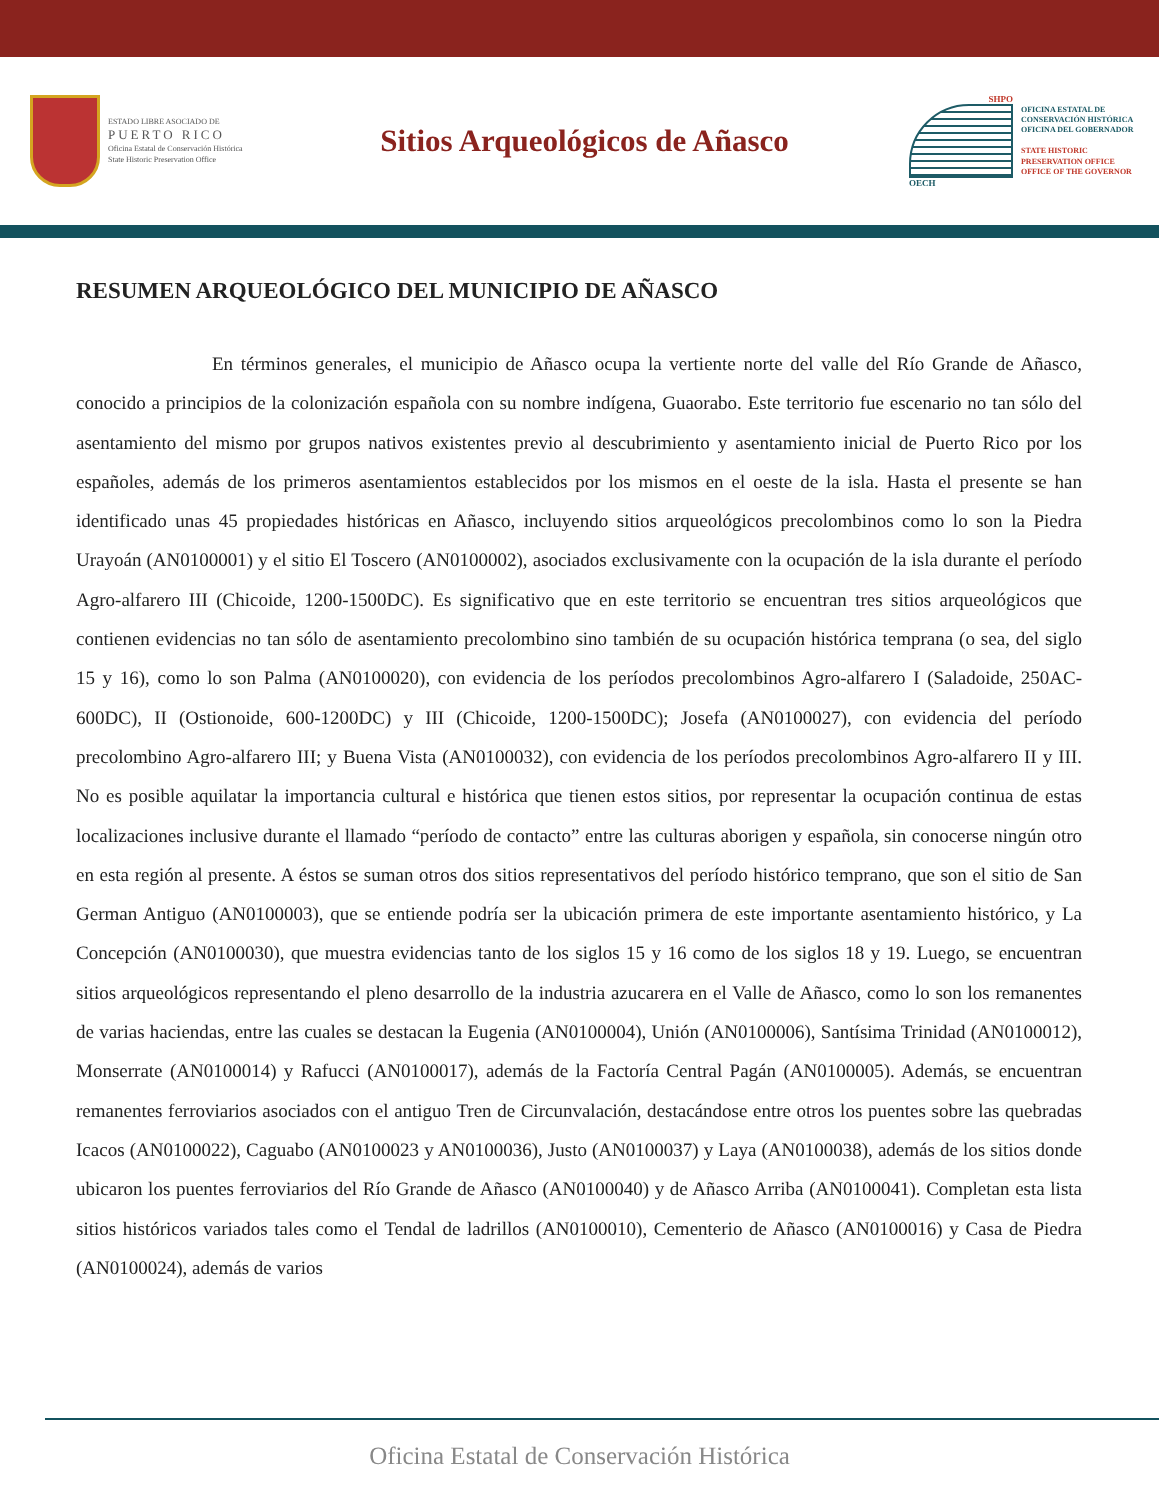ESTADO LIBRE ASOCIADO DE
PUERTO RICO
Oficina Estatal de Conservación Histórica
State Historic Preservation Office
Sitios Arqueológicos de Añasco
SHPO
OECH
OFICINA ESTATAL DE CONSERVACIÓN HISTÓRICA
OFICINA DEL GOBERNADOR
STATE HISTORIC PRESERVATION OFFICE
OFFICE OF THE GOVERNOR
RESUMEN ARQUEOLÓGICO DEL MUNICIPIO DE AÑASCO
En términos generales, el municipio de Añasco ocupa la vertiente norte del valle del Río Grande de Añasco, conocido a principios de la colonización española con su nombre indígena, Guaorabo. Este territorio fue escenario no tan sólo del asentamiento del mismo por grupos nativos existentes previo al descubrimiento y asentamiento inicial de Puerto Rico por los españoles, además de los primeros asentamientos establecidos por los mismos en el oeste de la isla. Hasta el presente se han identificado unas 45 propiedades históricas en Añasco, incluyendo sitios arqueológicos precolombinos como lo son la Piedra Urayoán (AN0100001) y el sitio El Toscero (AN0100002), asociados exclusivamente con la ocupación de la isla durante el período Agro-alfarero III (Chicoide, 1200-1500DC). Es significativo que en este territorio se encuentran tres sitios arqueológicos que contienen evidencias no tan sólo de asentamiento precolombino sino también de su ocupación histórica temprana (o sea, del siglo 15 y 16), como lo son Palma (AN0100020), con evidencia de los períodos precolombinos Agro-alfarero I (Saladoide, 250AC-600DC), II (Ostionoide, 600-1200DC) y III (Chicoide, 1200-1500DC); Josefa (AN0100027), con evidencia del período precolombino Agro-alfarero III; y Buena Vista (AN0100032), con evidencia de los períodos precolombinos Agro-alfarero II y III. No es posible aquilatar la importancia cultural e histórica que tienen estos sitios, por representar la ocupación continua de estas localizaciones inclusive durante el llamado “período de contacto” entre las culturas aborigen y española, sin conocerse ningún otro en esta región al presente. A éstos se suman otros dos sitios representativos del período histórico temprano, que son el sitio de San German Antiguo (AN0100003), que se entiende podría ser la ubicación primera de este importante asentamiento histórico, y La Concepción (AN0100030), que muestra evidencias tanto de los siglos 15 y 16 como de los siglos 18 y 19. Luego, se encuentran sitios arqueológicos representando el pleno desarrollo de la industria azucarera en el Valle de Añasco, como lo son los remanentes de varias haciendas, entre las cuales se destacan la Eugenia (AN0100004), Unión (AN0100006), Santísima Trinidad (AN0100012), Monserrate (AN0100014) y Rafucci (AN0100017), además de la Factoría Central Pagán (AN0100005). Además, se encuentran remanentes ferroviarios asociados con el antiguo Tren de Circunvalación, destacándose entre otros los puentes sobre las quebradas Icacos (AN0100022), Caguabo (AN0100023 y AN0100036), Justo (AN0100037) y Laya (AN0100038), además de los sitios donde ubicaron los puentes ferroviarios del Río Grande de Añasco (AN0100040) y de Añasco Arriba (AN0100041). Completan esta lista sitios históricos variados tales como el Tendal de ladrillos (AN0100010), Cementerio de Añasco (AN0100016) y Casa de Piedra (AN0100024), además de varios
Oficina Estatal de Conservación Histórica